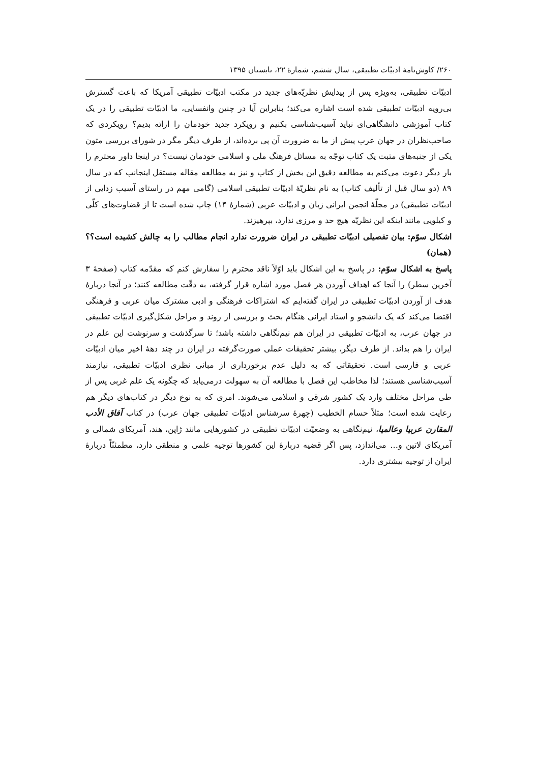۲۶۰/ کاوش‌نامهٔ ادبیّات تطبیقی، سال ششم، شمارهٔ ۲۲، تابستان ۱۳۹۵
ادبیّات تطبیقی، به‌ویژه پس از پیدایش نظریّه‌های جدید در مکتب ادبیّات تطبیقی آمریکا که باعث گسترش بی‌رویه ادبیّات تطبیقی شده است اشاره می‌کند؛ بنابراین آیا در چنین وانفسایی، ما ادبیّات تطبیقی را در یک کتاب آموزشی دانشگاهی‌ای نباید آسیب‌شناسی بکنیم و رویکرد جدید خودمان را ارائه بدیم؟ رویکردی که صاحب‌نظران در جهان عرب پیش از ما به ضرورت آن پی برده‌اند، از طرف دیگر مگر در شورای بررسی متون یکی از جنبه‌های مثبت یک کتاب توجّه به مسائل فرهنگ ملی و اسلامی خودمان نیست؟ در اینجا داور محترم را بار دیگر دعوت می‌کنم به مطالعه دقیق این بخش از کتاب و نیز به مطالعه مقاله مستقل اینجانب که در سال ۸۹ (دو سال قبل از تألیف کتاب) به نام نظریّهٔ ادبیّات تطبیقی اسلامی (گامی مهم در راستای آسیب زدایی از ادبیّات تطبیقی) در مجلّهٔ انجمن ایرانی زبان و ادبیّات عربی (شمارهٔ ۱۴) چاپ شده است تا از قضاوت‌های کلّی و کیلویی مانند اینکه این نظریّه هیچ حد و مرزی ندارد، بپرهیزند.
اشکال سوّم: بیان تفصیلی ادبیّات تطبیقی در ایران ضرورت ندارد انجام مطالب را به چالش کشیده است؟؟ (همان)
پاسخ به اشکال سوّم: در پاسخ به این اشکال باید اوّلاً ناقد محترم را سفارش کنم که مقدّمه کتاب (صفحهٔ ۳ آخرین سطر) را آنجا که اهداف آوردن هر فصل مورد اشاره قرار گرفته، به دقّت مطالعه کنند؛ در آنجا دربارهٔ هدف از آوردن ادبیّات تطبیقی در ایران گفته‌ایم که اشتراکات فرهنگی و ادبی مشترک میان عربی و فرهنگی اقتضا می‌کند که یک دانشجو و استاد ایرانی هنگام بحث و بررسی از روند و مراحل شکل‌گیری ادبیّات تطبیقی در جهان عرب، به ادبیّات تطبیقی در ایران هم نیم‌نگاهی داشته باشد؛ تا سرگذشت و سرنوشت این علم در ایران را هم بداند. از طرف دیگر، بیشتر تحقیقات عملی صورت‌گرفته در ایران در چند دههٔ اخیر میان ادبیّات عربی و فارسی است. تحقیقاتی که به دلیل عدم برخورداری از مبانی نظری ادبیّات تطبیقی، نیازمند آسیب‌شناسی هستند؛ لذا مخاطب این فصل با مطالعه آن به سهولت درمی‌یابد که چگونه یک علم غربی پس از طی مراحل مختلف وارد یک کشور شرقی و اسلامی می‌شوند. امری که به نوع دیگر در کتاب‌های دیگر هم رعایت شده است؛ مثلاً حسام الخطیب (چهرهٔ سرشناس ادبیّات تطبیقی جهان عرب) در کتاب آفاق الأدب المقارن عربیا وعالمیا، نیم‌نگاهی به وضعیّت ادبیّات تطبیقی در کشورهایی مانند ژاپن، هند، آمریکای شمالی و آمریکای لاتین و... می‌اندازد، پس اگر قضیه دربارهٔ این کشورها توجیه علمی و منطقی دارد، مطمئنّاً دربارهٔ ایران از توجیه بیشتری دارد.